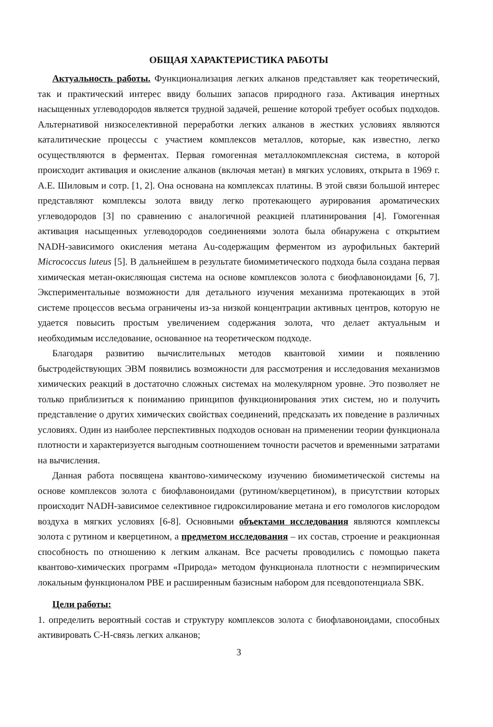ОБЩАЯ ХАРАКТЕРИСТИКА РАБОТЫ
Актуальность работы. Функционализация легких алканов представляет как теоретический, так и практический интерес ввиду больших запасов природного газа. Активация инертных насыщенных углеводородов является трудной задачей, решение которой требует особых подходов. Альтернативой низкоселективной переработки легких алканов в жестких условиях являются каталитические процессы с участием комплексов металлов, которые, как известно, легко осуществляются в ферментах. Первая гомогенная металлокомплексная система, в которой происходит активация и окисление алканов (включая метан) в мягких условиях, открыта в 1969 г. А.Е. Шиловым и сотр. [1, 2]. Она основана на комплексах платины. В этой связи большой интерес представляют комплексы золота ввиду легко протекающего аурирования ароматических углеводородов [3] по сравнению с аналогичной реакцией платинирования [4]. Гомогенная активация насыщенных углеводородов соединениями золота была обнаружена с открытием NADH-зависимого окисления метана Au-содержащим ферментом из аурофильных бактерий Micrococcus luteus [5]. В дальнейшем в результате биомиметического подхода была создана первая химическая метан-окисляющая система на основе комплексов золота с биофлавоноидами [6, 7]. Экспериментальные возможности для детального изучения механизма протекающих в этой системе процессов весьма ограничены из-за низкой концентрации активных центров, которую не удается повысить простым увеличением содержания золота, что делает актуальным и необходимым исследование, основанное на теоретическом подходе.
Благодаря развитию вычислительных методов квантовой химии и появлению быстродействующих ЭВМ появились возможности для рассмотрения и исследования механизмов химических реакций в достаточно сложных системах на молекулярном уровне. Это позволяет не только приблизиться к пониманию принципов функционирования этих систем, но и получить представление о других химических свойствах соединений, предсказать их поведение в различных условиях. Один из наиболее перспективных подходов основан на применении теории функционала плотности и характеризуется выгодным соотношением точности расчетов и временными затратами на вычисления.
Данная работа посвящена квантово-химическому изучению биомиметической системы на основе комплексов золота с биофлавоноидами (рутином/кверцетином), в присутствии которых происходит NADH-зависимое селективное гидроксилирование метана и его гомологов кислородом воздуха в мягких условиях [6-8]. Основными объектами исследования являются комплексы золота с рутином и кверцетином, а предметом исследования – их состав, строение и реакционная способность по отношению к легким алканам. Все расчеты проводились с помощью пакета квантово-химических программ «Природа» методом функционала плотности с неэмпирическим локальным функционалом PBE и расширенным базисным набором для псевдопотенциала SBK.
Цели работы:
1. определить вероятный состав и структуру комплексов золота с биофлавоноидами, способных активировать С-Н-связь легких алканов;
3